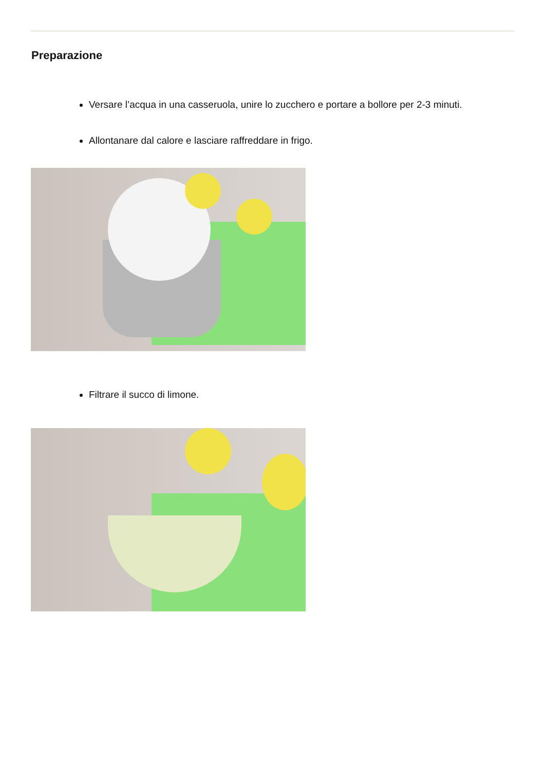Preparazione
Versare l’acqua in una casseruola, unire lo zucchero e portare a bollore per 2-3 minuti.
Allontanare dal calore e lasciare raffreddare in frigo.
Filtrare il succo di limone.